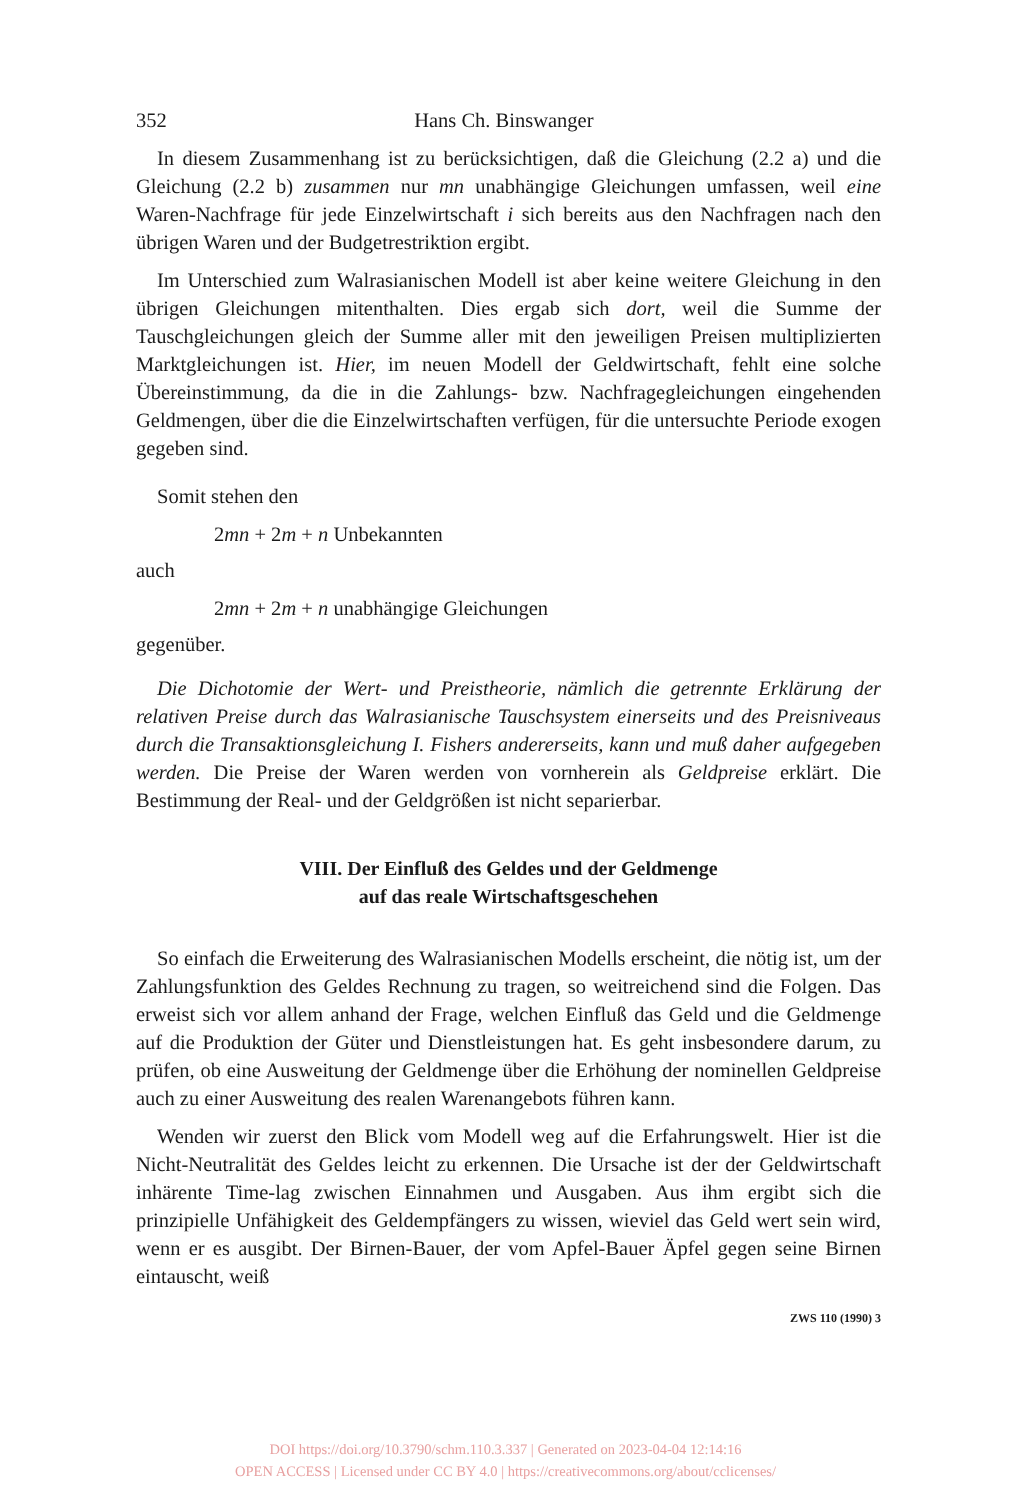352 Hans Ch. Binswanger
In diesem Zusammenhang ist zu berücksichtigen, daß die Gleichung (2.2 a) und die Gleichung (2.2 b) zusammen nur mn unabhängige Gleichungen umfassen, weil eine Waren-Nachfrage für jede Einzelwirtschaft i sich bereits aus den Nachfragen nach den übrigen Waren und der Budgetrestriktion ergibt.
Im Unterschied zum Walrasianischen Modell ist aber keine weitere Gleichung in den übrigen Gleichungen mitenthalten. Dies ergab sich dort, weil die Summe der Tauschgleichungen gleich der Summe aller mit den jeweiligen Preisen multiplizierten Marktgleichungen ist. Hier, im neuen Modell der Geldwirtschaft, fehlt eine solche Übereinstimmung, da die in die Zahlungs- bzw. Nachfragegleichungen eingehenden Geldmengen, über die die Einzelwirtschaften verfügen, für die untersuchte Periode exogen gegeben sind.
Somit stehen den
2mn + 2m + n Unbekannten
auch
2mn + 2m + n unabhängige Gleichungen
gegenüber.
Die Dichotomie der Wert- und Preistheorie, nämlich die getrennte Erklärung der relativen Preise durch das Walrasianische Tauschsystem einerseits und des Preisniveaus durch die Transaktionsgleichung I. Fishers andererseits, kann und muß daher aufgegeben werden. Die Preise der Waren werden von vornherein als Geldpreise erklärt. Die Bestimmung der Real- und der Geldgrößen ist nicht separierbar.
VIII. Der Einfluß des Geldes und der Geldmenge
auf das reale Wirtschaftsgeschehen
So einfach die Erweiterung des Walrasianischen Modells erscheint, die nötig ist, um der Zahlungsfunktion des Geldes Rechnung zu tragen, so weitreichend sind die Folgen. Das erweist sich vor allem anhand der Frage, welchen Einfluß das Geld und die Geldmenge auf die Produktion der Güter und Dienstleistungen hat. Es geht insbesondere darum, zu prüfen, ob eine Ausweitung der Geldmenge über die Erhöhung der nominellen Geldpreise auch zu einer Ausweitung des realen Warenangebots führen kann.
Wenden wir zuerst den Blick vom Modell weg auf die Erfahrungswelt. Hier ist die Nicht-Neutralität des Geldes leicht zu erkennen. Die Ursache ist der der Geldwirtschaft inhärente Time-lag zwischen Einnahmen und Ausgaben. Aus ihm ergibt sich die prinzipielle Unfähigkeit des Geldempfängers zu wissen, wieviel das Geld wert sein wird, wenn er es ausgibt. Der Birnen-Bauer, der vom Apfel-Bauer Äpfel gegen seine Birnen eintauscht, weiß
ZWS 110 (1990) 3
DOI https://doi.org/10.3790/schm.110.3.337 | Generated on 2023-04-04 12:14:16
OPEN ACCESS | Licensed under CC BY 4.0 | https://creativecommons.org/about/cclicenses/